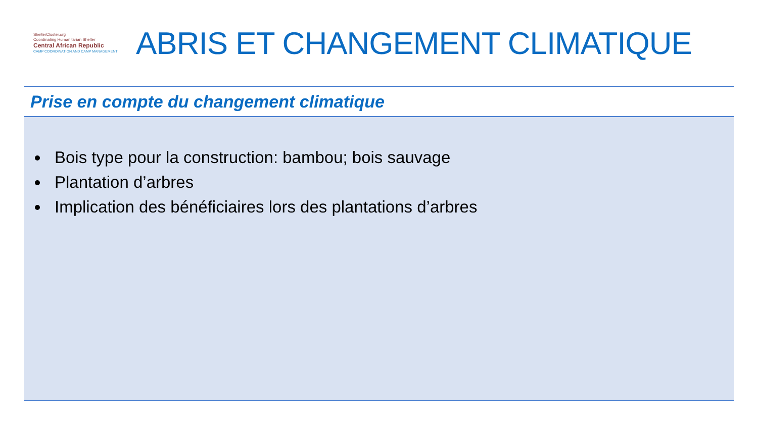ShelterCluster.org
Coordinating Humanitarian Shelter
Central African Republic
CAMP COORDINATION AND CAMP MANAGEMENT
ABRIS ET CHANGEMENT CLIMATIQUE
Prise en compte du changement climatique
Bois type pour la construction: bambou; bois sauvage
Plantation d’arbres
Implication des bénéficiaires lors des plantations d’arbres